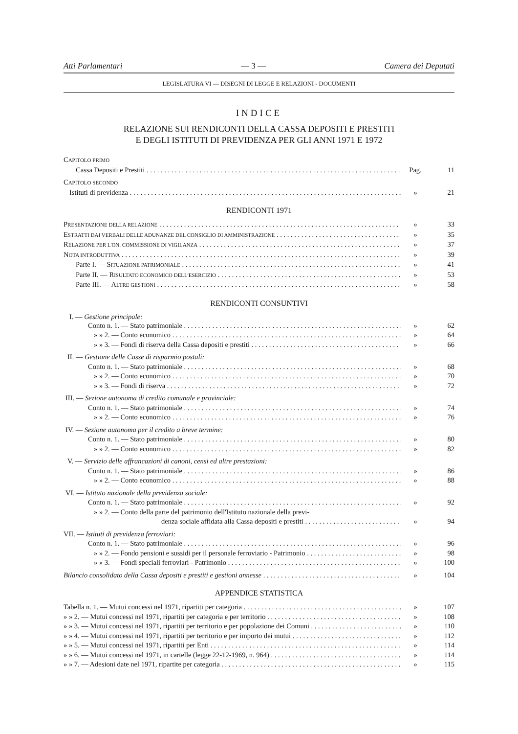Atti Parlamentari — 3 — Camera dei Deputati
LEGISLATURA VI — DISEGNI DI LEGGE E RELAZIONI - DOCUMENTI
INDICE
RELAZIONE SUI RENDICONTI DELLA CASSA DEPOSITI E PRESTITI
E DEGLI ISTITUTI DI PREVIDENZA PER GLI ANNI 1971 E 1972
CAPITOLO PRIMO
Cassa Depositi e Prestiti Pag. 11
CAPITOLO SECONDO
Istituti di previdenza » 21
RENDICONTI 1971
PRESENTAZIONE DELLA RELAZIONE » 33
ESTRATTI DAI VERBALI DELLE ADUNANZE DEL CONSIGLIO DI AMMINISTRAZIONE » 35
RELAZIONE PER L'ON. COMMISSIONE DI VIGILANZA » 37
NOTA INTRODUTTIVA » 39
Parte I. — SITUAZIONE PATRIMONIALE » 41
Parte II. — RISULTATO ECONOMICO DELL'ESERCIZIO » 53
Parte III. — ALTRE GESTIONI » 58
RENDICONTI CONSUNTIVI
I. — Gestione principale:
Conto n. 1. — Stato patrimoniale » 62
» » 2. — Conto economico » 64
» » 3. — Fondi di riserva della Cassa depositi e prestiti » 66
II. — Gestione delle Casse di risparmio postali:
Conto n. 1. — Stato patrimoniale » 68
» » 2. — Conto economico » 70
» » 3. — Fondi di riserva » 72
III. — Sezione autonoma di credito comunale e provinciale:
Conto n. 1. — Stato patrimoniale » 74
» » 2. — Conto economico » 76
IV. — Sezione autonoma per il credito a breve termine:
Conto n. 1. — Stato patrimoniale » 80
» » 2. — Conto economico » 82
V. — Servizio delle affrancazioni di canoni, censi ed altre prestazioni:
Conto n. 1. — Stato patrimoniale » 86
» » 2. — Conto economico » 88
VI. — Istituto nazionale della previdenza sociale:
Conto n. 1. — Stato patrimoniale » 92
» » 2. — Conto della parte del patrimonio dell'Istituto nazionale della previ-
denza sociale affidata alla Cassa depositi e prestiti » 94
VII. — Istituti di previdenza ferroviari:
Conto n. 1. — Stato patrimoniale » 96
» » 2. — Fondo pensioni e sussidi per il personale ferroviario - Patrimonio » 98
» » 3. — Fondi speciali ferroviari - Patrimonio » 100
Bilancio consolidato della Cassa depositi e prestiti e gestioni annesse » 104
APPENDICE STATISTICA
Tabella n. 1. — Mutui concessi nel 1971, ripartiti per categoria » 107
» » 2. — Mutui concessi nel 1971, ripartiti per categoria e per territorio » 108
» » 3. — Mutui concessi nel 1971, ripartiti per territorio e per popolazione dei Comuni » 110
» » 4. — Mutui concessi nel 1971, ripartiti per territorio e per importo dei mutui » 112
» » 5. — Mutui concessi nel 1971, ripartiti per Enti » 114
» » 6. — Mutui concessi nel 1971, in cartelle (legge 22-12-1969, n. 964) » 114
» » 7. — Adesioni date nel 1971, ripartite per categoria » 115